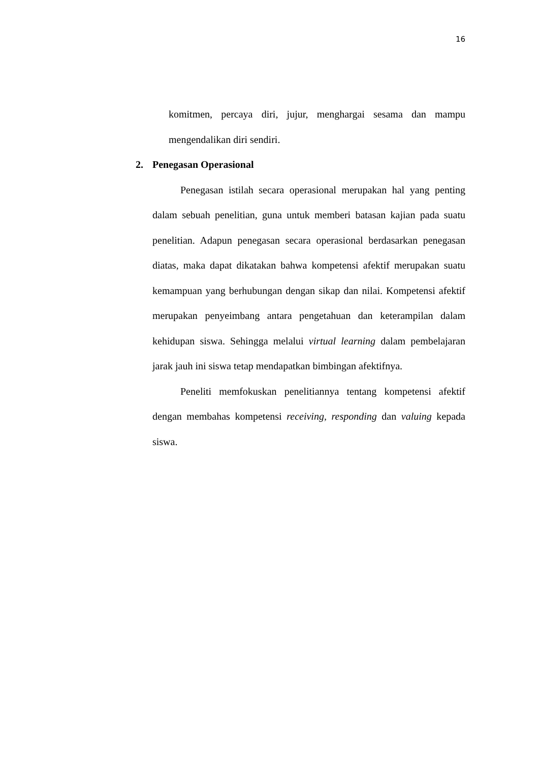16
komitmen, percaya diri, jujur, menghargai sesama dan mampu mengendalikan diri sendiri.
2. Penegasan Operasional
Penegasan istilah secara operasional merupakan hal yang penting dalam sebuah penelitian, guna untuk memberi batasan kajian pada suatu penelitian. Adapun penegasan secara operasional berdasarkan penegasan diatas, maka dapat dikatakan bahwa kompetensi afektif merupakan suatu kemampuan yang berhubungan dengan sikap dan nilai. Kompetensi afektif merupakan penyeimbang antara pengetahuan dan keterampilan dalam kehidupan siswa. Sehingga melalui virtual learning dalam pembelajaran jarak jauh ini siswa tetap mendapatkan bimbingan afektifnya.
Peneliti memfokuskan penelitiannya tentang kompetensi afektif dengan membahas kompetensi receiving, responding dan valuing kepada siswa.